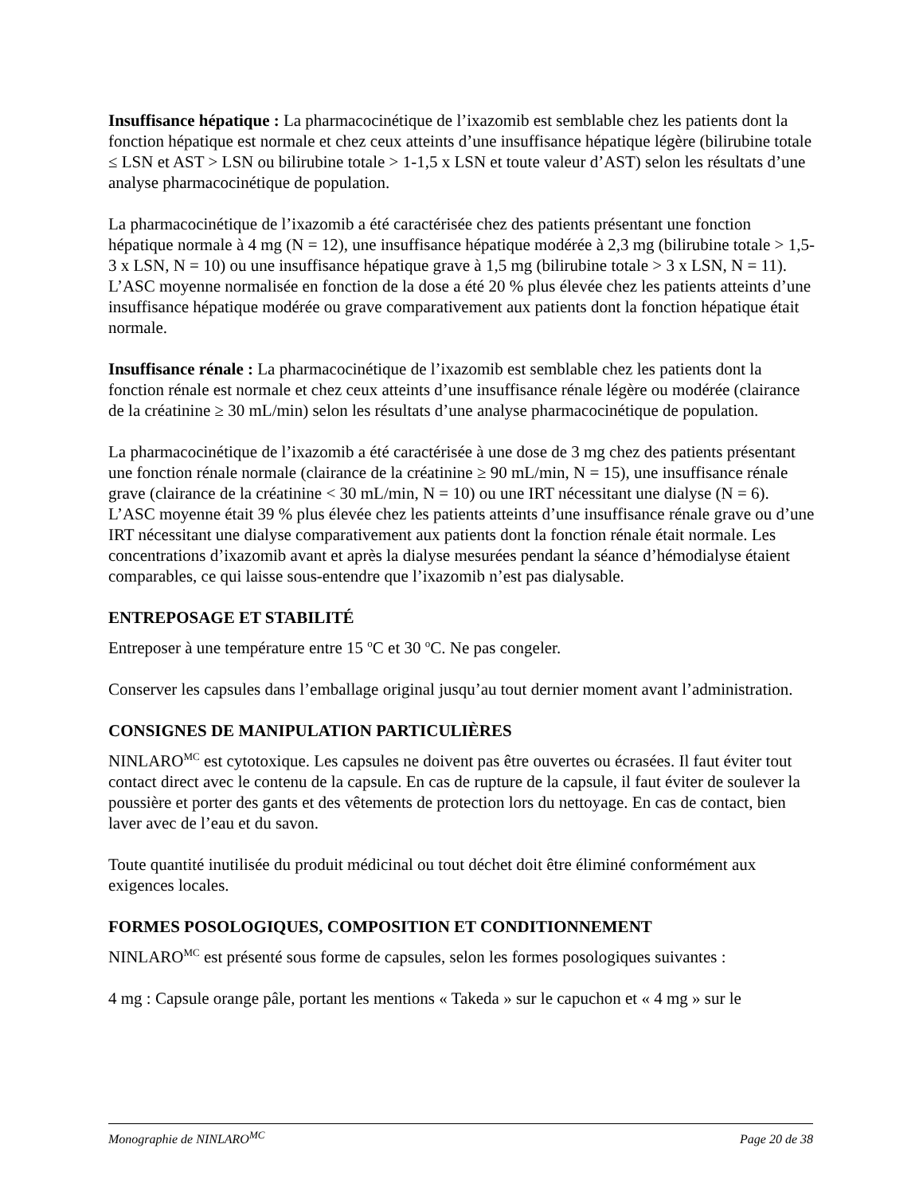Insuffisance hépatique : La pharmacocinétique de l’ixazomib est semblable chez les patients dont la fonction hépatique est normale et chez ceux atteints d’une insuffisance hépatique légère (bilirubine totale ≤ LSN et AST > LSN ou bilirubine totale > 1-1,5 x LSN et toute valeur d’AST) selon les résultats d’une analyse pharmacocinétique de population.
La pharmacocinétique de l’ixazomib a été caractérisée chez des patients présentant une fonction hépatique normale à 4 mg (N = 12), une insuffisance hépatique modérée à 2,3 mg (bilirubine totale > 1,5-3 x LSN, N = 10) ou une insuffisance hépatique grave à 1,5 mg (bilirubine totale > 3 x LSN, N = 11). L’ASC moyenne normalisée en fonction de la dose a été 20 % plus élevée chez les patients atteints d’une insuffisance hépatique modérée ou grave comparativement aux patients dont la fonction hépatique était normale.
Insuffisance rénale : La pharmacocinétique de l’ixazomib est semblable chez les patients dont la fonction rénale est normale et chez ceux atteints d’une insuffisance rénale légère ou modérée (clairance de la créatinine ≥ 30 mL/min) selon les résultats d’une analyse pharmacocinétique de population.
La pharmacocinétique de l’ixazomib a été caractérisée à une dose de 3 mg chez des patients présentant une fonction rénale normale (clairance de la créatinine ≥ 90 mL/min, N = 15), une insuffisance rénale grave (clairance de la créatinine < 30 mL/min, N = 10) ou une IRT nécessitant une dialyse (N = 6). L’ASC moyenne était 39 % plus élevée chez les patients atteints d’une insuffisance rénale grave ou d’une IRT nécessitant une dialyse comparativement aux patients dont la fonction rénale était normale. Les concentrations d’ixazomib avant et après la dialyse mesurées pendant la séance d’hémodialyse étaient comparables, ce qui laisse sous-entendre que l’ixazomib n’est pas dialysable.
ENTREPOSAGE ET STABILITÉ
Entreposer à une température entre 15 <sup>o</sup>C et 30 <sup>o</sup>C. Ne pas congeler.
Conserver les capsules dans l’emballage original jusqu’au tout dernier moment avant l’administration.
CONSIGNES DE MANIPULATION PARTICULIÈRES
NINLARO<sup>MC</sup> est cytotoxique. Les capsules ne doivent pas être ouvertes ou écrasées. Il faut éviter tout contact direct avec le contenu de la capsule. En cas de rupture de la capsule, il faut éviter de soulever la poussière et porter des gants et des vêtements de protection lors du nettoyage. En cas de contact, bien laver avec de l’eau et du savon.
Toute quantité inutilisée du produit médicinal ou tout déchet doit être éliminé conformément aux exigences locales.
FORMES POSOLOGIQUES, COMPOSITION ET CONDITIONNEMENT
NINLARO<sup>MC</sup> est présenté sous forme de capsules, selon les formes posologiques suivantes :
4 mg : Capsule orange pâle, portant les mentions « Takeda » sur le capuchon et « 4 mg » sur le
Monographie de NINLARO<sup>MC</sup> Page 20 de 38